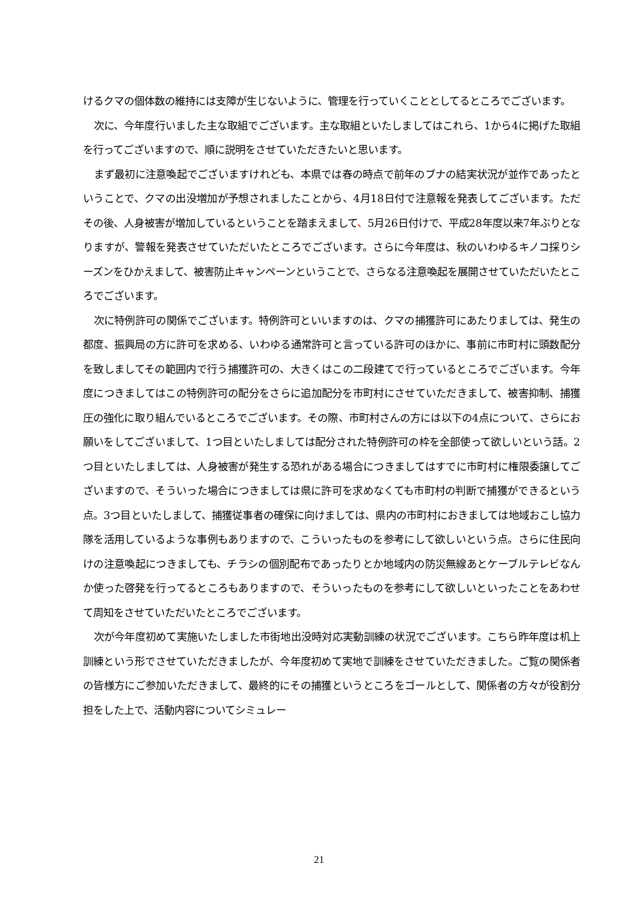けるクマの個体数の維持には支障が生じないように、管理を行っていくこととしてるところでございます。
次に、今年度行いました主な取組でございます。主な取組といたしましてはこれら、1から4に掲げた取組を行ってございますので、順に説明をさせていただきたいと思います。
まず最初に注意喚起でございますけれども、本県では春の時点で前年のブナの結実状況が並作であったということで、クマの出没増加が予想されましたことから、4月18日付で注意報を発表してございます。ただその後、人身被害が増加しているということを踏まえまして、5月26日付けで、平成28年度以来7年ぶりとなりますが、警報を発表させていただいたところでございます。さらに今年度は、秋のいわゆるキノコ採りシーズンをひかえまして、被害防止キャンペーンということで、さらなる注意喚起を展開させていただいたところでございます。
次に特例許可の関係でございます。特例許可といいますのは、クマの捕獲許可にあたりましては、発生の都度、振興局の方に許可を求める、いわゆる通常許可と言っている許可のほかに、事前に市町村に頭数配分を致しましてその範囲内で行う捕獲許可の、大きくはこの二段建てで行っているところでございます。今年度につきましてはこの特例許可の配分をさらに追加配分を市町村にさせていただきまして、被害抑制、捕獲圧の強化に取り組んでいるところでございます。その際、市町村さんの方には以下の4点について、さらにお願いをしてございまして、1つ目といたしましては配分された特例許可の枠を全部使って欲しいという話。2つ目といたしましては、人身被害が発生する恐れがある場合につきましてはすでに市町村に権限委譲してございますので、そういった場合につきましては県に許可を求めなくても市町村の判断で捕獲ができるという点。3つ目といたしまして、捕獲従事者の確保に向けましては、県内の市町村におきましては地域おこし協力隊を活用しているような事例もありますので、こういったものを参考にして欲しいという点。さらに住民向けの注意喚起につきましても、チラシの個別配布であったりとか地域内の防災無線あとケーブルテレビなんか使った啓発を行ってるところもありますので、そういったものを参考にして欲しいといったことをあわせて周知をさせていただいたところでございます。
次が今年度初めて実施いたしました市街地出没時対応実動訓練の状況でございます。こちら昨年度は机上訓練という形でさせていただきましたが、今年度初めて実地で訓練をさせていただきました。ご覧の関係者の皆様方にご参加いただきまして、最終的にその捕獲というところをゴールとして、関係者の方々が役割分担をした上で、活動内容についてシミュレー
21